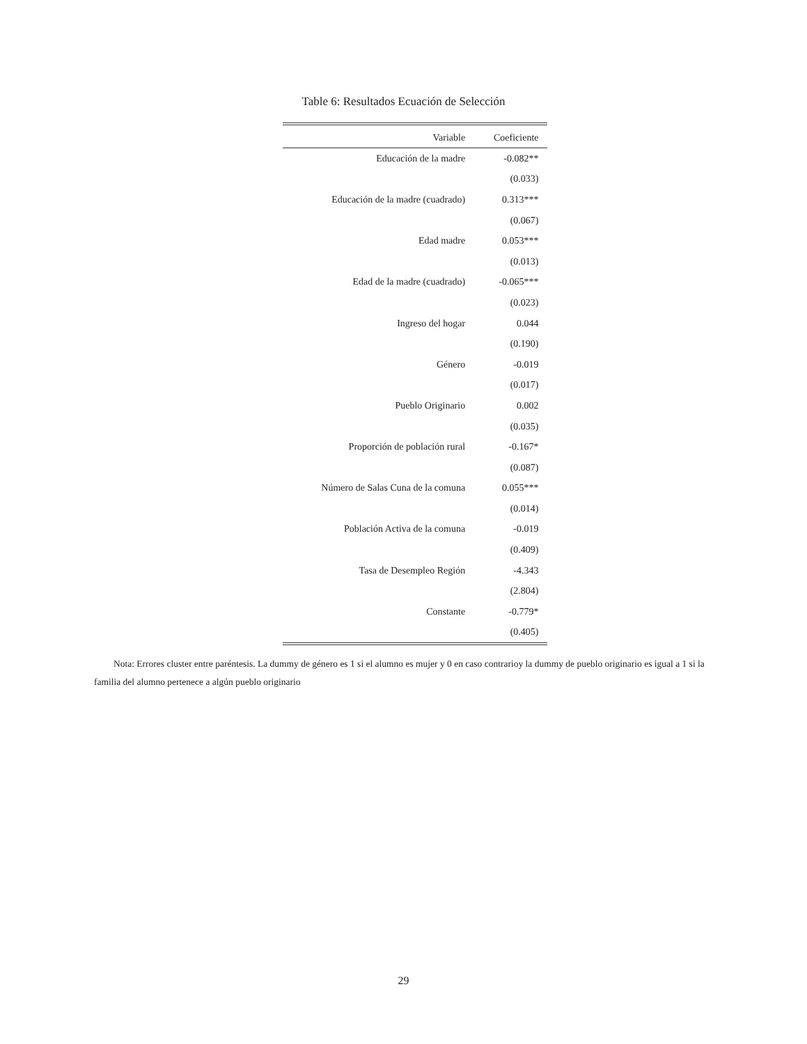Table 6: Resultados Ecuación de Selección
| Variable | Coeficiente |
| --- | --- |
| Educación de la madre | -0.082** |
| | (0.033) |
| Educación de la madre (cuadrado) | 0.313*** |
| | (0.067) |
| Edad madre | 0.053*** |
| | (0.013) |
| Edad de la madre (cuadrado) | -0.065*** |
| | (0.023) |
| Ingreso del hogar | 0.044 |
| | (0.190) |
| Género | -0.019 |
| | (0.017) |
| Pueblo Originario | 0.002 |
| | (0.035) |
| Proporción de población rural | -0.167* |
| | (0.087) |
| Número de Salas Cuna de la comuna | 0.055*** |
| | (0.014) |
| Población Activa de la comuna | -0.019 |
| | (0.409) |
| Tasa de Desempleo Región | -4.343 |
| | (2.804) |
| Constante | -0.779* |
| | (0.405) |
Nota: Errores cluster entre paréntesis. La dummy de género es 1 si el alumno es mujer y 0 en caso contrarioy la dummy de pueblo originario es igual a 1 si la familia del alumno pertenece a algún pueblo originario
29